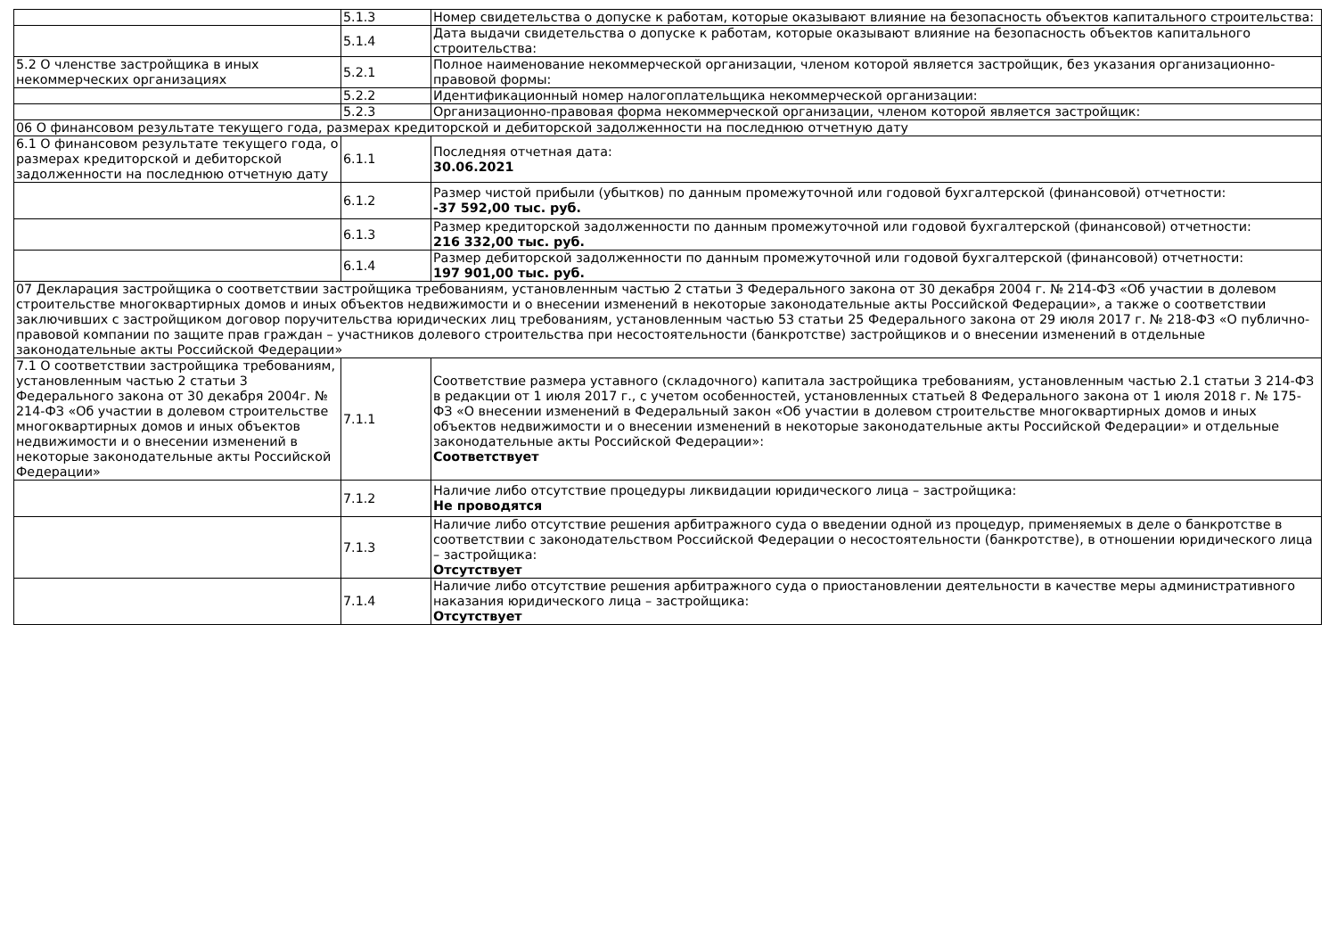| | 5.1.3 | Номер свидетельства о допуске к работам, которые оказывают влияние на безопасность объектов капитального строительства: |
| | 5.1.4 | Дата выдачи свидетельства о допуске к работам, которые оказывают влияние на безопасность объектов капитального строительства: |
| 5.2 О членстве застройщика в иных некоммерческих организациях | 5.2.1 | Полное наименование некоммерческой организации, членом которой является застройщик, без указания организационно-правовой формы: |
| | 5.2.2 | Идентификационный номер налогоплательщика некоммерческой организации: |
| | 5.2.3 | Организационно-правовая форма некоммерческой организации, членом которой является застройщик: |
| 06 О финансовом результате текущего года, размерах кредиторской и дебиторской задолженности на последнюю отчетную дату | | |
| 6.1 О финансовом результате текущего года, о размерах кредиторской и дебиторской задолженности на последнюю отчетную дату | 6.1.1 | Последняя отчетная дата: 30.06.2021 |
| | 6.1.2 | Размер чистой прибыли (убытков) по данным промежуточной или годовой бухгалтерской (финансовой) отчетности: -37 592,00 тыс. руб. |
| | 6.1.3 | Размер кредиторской задолженности по данным промежуточной или годовой бухгалтерской (финансовой) отчетности: 216 332,00 тыс. руб. |
| | 6.1.4 | Размер дебиторской задолженности по данным промежуточной или годовой бухгалтерской (финансовой) отчетности: 197 901,00 тыс. руб. |
| 07 Декларация застройщика о соответствии застройщика требованиям, установленным частью 2 статьи 3 Федерального закона от 30 декабря 2004 г. № 214-ФЗ «Об участии в долевом строительстве многоквартирных домов и иных объектов недвижимости и о внесении изменений в некоторые законодательные акты Российской Федерации», а также о соответствии заключивших с застройщиком договор поручительства юридических лиц требованиям, установленным частью 53 статьи 25 Федерального закона от 29 июля 2017 г. № 218-ФЗ «О публично-правовой компании по защите прав граждан – участников долевого строительства при несостоятельности (банкротстве) застройщиков и о внесении изменений в отдельные законодательные акты Российской Федерации» | | |
| 7.1 О соответствии застройщика требованиям, установленным частью 2 статьи 3 Федерального закона от 30 декабря 2004г. № 214-ФЗ «Об участии в долевом строительстве многоквартирных домов и иных объектов недвижимости и о внесении изменений в некоторые законодательные акты Российской Федерации» | 7.1.1 | Соответствие размера уставного (складочного) капитала застройщика требованиям, установленным частью 2.1 статьи 3 214-ФЗ в редакции от 1 июля 2017 г., с учетом особенностей, установленных статьей 8 Федерального закона от 1 июля 2018 г. № 175-ФЗ «О внесении изменений в Федеральный закон «Об участии в долевом строительстве многоквартирных домов и иных объектов недвижимости и о внесении изменений в некоторые законодательные акты Российской Федерации» и отдельные законодательные акты Российской Федерации»: Соответствует |
| | 7.1.2 | Наличие либо отсутствие процедуры ликвидации юридического лица – застройщика: Не проводятся |
| | 7.1.3 | Наличие либо отсутствие решения арбитражного суда о введении одной из процедур, применяемых в деле о банкротстве в соответствии с законодательством Российской Федерации о несостоятельности (банкротстве), в отношении юридического лица – застройщика: Отсутствует |
| | 7.1.4 | Наличие либо отсутствие решения арбитражного суда о приостановлении деятельности в качестве меры административного наказания юридического лица – застройщика: Отсутствует |